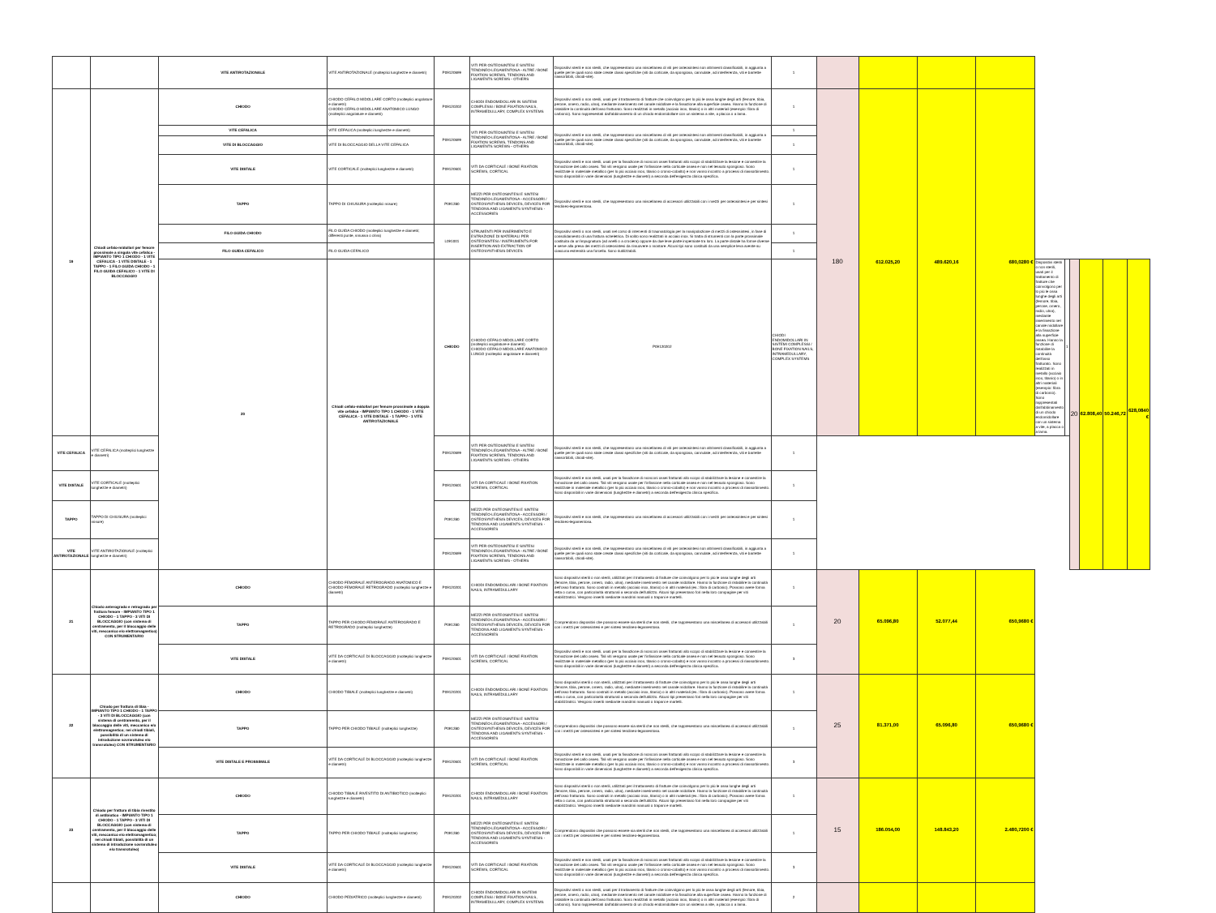| | | VITE ANTIROTAZIONALE | VITE ANTIROTAZIONALE (molteplici lunghezze e diametri) | P09120699 | VITI PER OSTEOSINTESI E SINTESI TENDINEO-LEGAMENTOSA - ALTRE / BONE FIXATION SCREWS, TENDONS AND LIGAMENTS SCREWS - OTHERS | Dispositivi sterili e non sterili, che rappresentano una miscellanea di viti per osteosintesi non altrimenti classificabili, in aggiunta a quelle per le quali sono state create classi specifiche (viti da corticale, da spongiosa, cannulate, ad interferenza, viti e barrette riassorbibili, chiodi-vite). | 1 | | | | | | | | | | |
| 19 | Chiodi cefalo-midollari per femore prossimale a singola vite cefalica - IMPIANTO TIPO 1 CHIODO - 1 VITE CEFALICA - 1 VITE DISTALE - 1 TAPPO - 1 FILO GUIDA CHIODO - 1 FILO GUIDA CEFALICO - 1 VITE DI BLOCCAGGIO | CHIODO | CHIODO CEFALO MIDOLLARE CORTO (molteplici angolature e diametri) CHIODO CEFALO MIDOLLARE ANATOMICO LUNGO (molteplici angolature e diametri) | P09120202 | CHIODI ENDOMIDOLLARI IN SISTEMI COMPLESSI / BONE FIXATION NAILS, INTRAMEDULLARY, COMPLEX SYSTEMS | Dispositivi sterili o non sterili, usati per il trattamento di fratture che coinvolgono per lo più le ossa lunghe degli arti (femore, tibia, perone, omero, radio, ulna), mediante inserimento nel canale midollare e la fissazione alla superficie ossea. Hanno la funzione di ristabilire la continuità dell'osso fratturato. Sono realizzati in metallo (acciaio inox, titanio) o in altri materiali (esempio: fibra di carbonio). Sono rappresentati dall'abbinamento di un chiodo endomidollare con un sistema a vite, a placca o a lama. | 1 | 180 | 612.025,20 | 489.620,16 | 680,0280 € | | | | | | |
| | | VITE CEFALICA | VITE CEFALICA (molteplici lunghezze e diametri) | P09120699 | VITI PER OSTEOSINTESI E SINTESI TENDINEO-LEGAMENTOSA - ALTRE / BONE FIXATION SCREWS, TENDONS AND LIGAMENTS SCREWS - OTHERS | Dispositivi sterili e non sterili, che rappresentano una miscellanea di viti per osteosintesi non altrimenti classificabili, in aggiunta a quelle per le quali sono state create classi specifiche (viti da corticale, da spongiosa, cannulate, ad interferenza, viti e barrette riassorbibili, chiodi-vite). | 1 | | | | | | | | | | |
| | | VITE DI BLOCCAGGIO | VITE DI BLOCCAGGIO DELLA VITE CEFALICA | | | | 1 | | | | | | | | | | |
| | | VITE DISTALE | VITE CORTICALE (molteplici lunghezze e diametri) | P09120601 | VITI DA CORTICALE / BONE FIXATION SCREWS, CORTICAL | Dispositivi sterili e non sterili, usati per la fissazione di monconi ossei fratturati allo scopo di stabilizzare la lesione e consentire la formazione del callo osseo. Tali viti vengono usate per l'infissione nella corticale ossea e non nel tessuto spongioso. Sono realizzate in materiale metallico (per lo più acciaio inox, titanio o cromo-cobalto) e non vanno incontro a processi di riassorbimento. Sono disponibili in varie dimensioni (lunghezze e diametri) a seconda dell'esigenza clinica specifica. | 1 | | | | | | | | | | |
| | | TAPPO | TAPPO DI CHIUSURA (molteplici misure) | P091280 | MEZZI PER OSTEOSINTESI E SINTESI TENDINEO-LEGAMENTOSA - ACCESSORI / OSTEOSYNTHESIS DEVICES, DEVICES FOR TENDONS AND LIGAMENTS SYNTHESIS - ACCESSORIES | Dispositivi sterili e non sterili, che rappresentano una miscellanea di accessori utilizzabili con i mezzi per osteosintesi e per sintesi tendineo-legamentosa. | 1 | | | | | | | | | | |
| | | FILO GUIDA CHIODO | FILO GUIDA CHIODO (molteplici lunghezze e diametri; differenti punte, smussa o oliva) | L091001 | STRUMENTI PER INSERIMENTO E ESTRAZIONE DI MATERIALI PER OSTEOSINTESI / INSTRUMENTS FOR INSERTION AND EXTRACTION OF OSTEOSYNTHESIS DEVICES | Dispositivi sterili o non sterili, usati nel corso di interventi di traumatologia per la manipolazione di mezzi di osteosintesi, in fase di consolidamento di una frattura scheletrica. Di solito sono realizzati in acciaio inox. Si tratta di strumenti con la parte prossimale costituita da un'impugnatura (ad anelli o a crociera) oppure da due leve piatte imperniate tra loro. La parte distale ha forme diverse e serve alla presa dei mezzi di osteosintesi da rimuovere o montare. Alcuni tipi sono costituiti da una semplice leva avente su ciascuna estremità una forcella. Sono riutilizzabili. | 1 | | | | | | | | | | |
| | | FILO GUIDA CEFALICO | FILO GUIDA CEFALICO | | | | 1 | | | | | | | | | | |
| | | 20 | Chiodi cefalo-midollari per femore prossimale a doppia vite cefalica - IMPIANTO TIPO 1 CHIODO - 1 VITE CEFALICA - 1 VITE DISTALE - 1 TAPPO - 1 VITE ANTIROTAZIONALE | CHIODO | CHIODO CEFALO MIDOLLARE CORTO (molteplici angolature e diametri) CHIODO CEFALO MIDOLLARE ANATOMICO LUNGO (molteplici angolature e diametri) | P09120202 | CHIODI ENDOMIDOLLARI IN SISTEMI COMPLESSI / BONE FIXATION NAILS, INTRAMEDULLARY, COMPLEX SYSTEMS | | | | | Dispositivi sterili o non sterili, usati per il trattamento di fratture che coinvolgono per lo più le ossa lunghe degli arti (femore, tibia, perone, omero, radio, ulna), mediante inserimento nel canale midollare e la fissazione alla superficie ossea. Hanno la funzione di ristabilire la continuità dell'osso fratturato. Sono realizzati in metallo (acciaio inox, titanio) o in altri materiali (esempio: fibra di carbonio). Sono rappresentati dall'abbinamento di un chiodo endomidollare con un sistema a vite, a placca o a lama. | 1 | 20 | 62.808,40 | 50.246,72 | 628,0840 € |
| VITE CEFALICA | VITE CEFALICA (molteplici lunghezze e diametri) | | | P09120699 | VITI PER OSTEOSINTESI E SINTESI TENDINEO-LEGAMENTOSA - ALTRE / BONE FIXATION SCREWS, TENDONS AND LIGAMENTS SCREWS - OTHERS | Dispositivi sterili e non sterili, che rappresentano una miscellanea di viti per osteosintesi non altrimenti classificabili, in aggiunta a quelle per le quali sono state create classi specifiche (viti da corticale, da spongiosa, cannulate, ad interferenza, viti e barrette riassorbibili, chiodi-vite). | 1 | | | | | | | | | | |
| VITE DISTALE | VITE CORTICALE (molteplici lunghezze e diametri) | | | P09120601 | VITI DA CORTICALE / BONE FIXATION SCREWS, CORTICAL | Dispositivi sterili e non sterili, usati per la fissazione di monconi ossei fratturati allo scopo di stabilizzare la lesione e consentire la formazione del callo osseo. Tali viti vengono usate per l'infissione nella corticale ossea e non nel tessuto spongioso. Sono realizzate in materiale metallico (per lo più acciaio inox, titanio o cromo-cobalto) e non vanno incontro a processi di riassorbimento. Sono disponibili in varie dimensioni (lunghezze e diametri) a seconda dell'esigenza clinica specifica. | 1 | | | | | | | | | | |
| TAPPO | TAPPO DI CHIUSURA (molteplici misure) | | | P091280 | MEZZI PER OSTEOSINTESI E SINTESI TENDINEO-LEGAMENTOSA - ACCESSORI / OSTEOSYNTHESIS DEVICES, DEVICES FOR TENDONS AND LIGAMENTS SYNTHESIS - ACCESSORIES | Dispositivi sterili e non sterili, che rappresentano una miscellanea di accessori utilizzabili con i mezzi per osteosintesi e per sintesi tendineo-legamentosa. | 1 | | | | | | | | | | |
| VITE ANTIROTAZIONALE | VITE ANTIROTAZIONALE (molteplici lunghezze e diametri) | | | P09120699 | VITI PER OSTEOSINTESI E SINTESI TENDINEO-LEGAMENTOSA - ALTRE / BONE FIXATION SCREWS, TENDONS AND LIGAMENTS SCREWS - OTHERS | Dispositivi sterili e non sterili, che rappresentano una miscellanea di viti per osteosintesi non altrimenti classificabili, in aggiunta a quelle per le quali sono state create classi specifiche (viti da corticale, da spongiosa, cannulate, ad interferenza, viti e barrette riassorbibili, chiodi-vite). | 1 | | | | | | | | | | |
| 21 | Chiodo anterogrado e retrogrado per frattura femore - IMPIANTO TIPO 1 CHIODO - 1 TAPPO - 3 VITI DI BLOCCAGGIO (con sistema di centramento, per il bloccaggio delle viti, meccanico e/o elettromagnetico) CON STRUMENTARIO | CHIODO | CHIODO FEMORALE ANTEROGRADO ANATOMICO E CHIODO FEMORALE RETROGRADO (molteplici lunghezze e diametri) | P09120201 | CHIODI ENDOMIDOLLARI / BONE FIXATION NAILS, INTRAMEDULLARY | Sono dispositivi sterili o non sterili, utilizzati per il trattamento di fratture che coinvolgono per lo più le ossa lunghe degli arti (femore, tibia, perone, omero, radio, ulna), mediante inserimento nel canale midollare. Hanno la funzione di ristabilire la continuità dell'osso fratturato. Sono costruiti in metallo (acciaio inox, titanio) o in altri materiali (es.: fibra di carbonio). Possono avere forma retta o curva, con particolarità strutturali a seconda dell'utilizzo. Alcuni tipi presentano fori nella loro compagine per viti stabilizzatrici. Vengono inseriti mediante mandrini manuali o trapani e martelli. | 1 | 20 | 65.096,80 | 52.077,44 | 650,9680 € | | | | | | |
| | | TAPPO | TAPPO PER CHIODO FEMORALE ANTEROGRADO E RETROGRADO (molteplici lunghezze) | P091280 | MEZZI PER OSTEOSINTESI E SINTESI TENDINEO-LEGAMENTOSA - ACCESSORI / OSTEOSYNTHESIS DEVICES, DEVICES FOR TENDONS AND LIGAMENTS SYNTHESIS - ACCESSORIES | Comprendono dispositivi che possono essere sia sterili che non sterili, che rappresentano una miscellanea di accessori utilizzabili con i mezzi per osteosintesi e per sintesi tendineo-legamentosa. | 1 | | | | | | | | | | |
| | | VITE DISTALE | VITE DA CORTICALE DI BLOCCAGGIO (molteplici lunghezze e diametri) | P09120601 | VITI DA CORTICALE / BONE FIXATION SCREWS, CORTICAL | Dispositivi sterili e non sterili, usati per la fissazione di monconi ossei fratturati allo scopo di stabilizzare la lesione e consentire la formazione del callo osseo. Tali viti vengono usate per l'infissione nella corticale ossea e non nel tessuto spongioso. Sono realizzate in materiale metallico (per lo più acciaio inox, titanio o cromo-cobalto) e non vanno incontro a processi di riassorbimento. Sono disponibili in varie dimensioni (lunghezze e diametri) a seconda dell'esigenza clinica specifica. | 3 | | | | | | | | | | |
| 22 | Chiodo per frattura di tibia - IMPIANTO TIPO 1 CHIODO - 1 TAPPO - 3 VITI DI BLOCCAGGIO (con sistema di centramento, per il bloccaggio delle viti, meccanico e/o elettromagnetico; nei chiodi tibiali, possibilità di un sistema di introduzione sovrarotuleo e/o transrotuleo) CON STRUMENTARIO | CHIODO | CHIODO TIBIALE (molteplici lunghezze e diametri) | P09120201 | CHIODI ENDOMIDOLLARI / BONE FIXATION NAILS, INTRAMEDULLARY | Sono dispositivi sterili o non sterili, utilizzati per il trattamento di fratture che coinvolgono per lo più le ossa lunghe degli arti (femore, tibia, perone, omero, radio, ulna), mediante inserimento nel canale midollare. Hanno la funzione di ristabilire la continuità dell'osso fratturato. Sono costruiti in metallo (acciaio inox, titanio) o in altri materiali (es.: fibra di carbonio). Possono avere forma retta o curva, con particolarità strutturali a seconda dell'utilizzo. Alcuni tipi presentano fori nella loro compagine per viti stabilizzatrici. Vengono inseriti mediante mandrini manuali o trapani e martelli. | 1 | 25 | 81.371,00 | 65.096,80 | 650,9680 € | | | | | | |
| | | TAPPO | TAPPO PER CHIODO TIBIALE (molteplici lunghezze) | P091280 | MEZZI PER OSTEOSINTESI E SINTESI TENDINEO-LEGAMENTOSA - ACCESSORI / OSTEOSYNTHESIS DEVICES, DEVICES FOR TENDONS AND LIGAMENTS SYNTHESIS - ACCESSORIES | Comprendono dispositivi che possono essere sia sterili che non sterili, che rappresentano una miscellanea di accessori utilizzabili con i mezzi per osteosintesi e per sintesi tendineo-legamentosa. | 1 | | | | | | | | | | |
| | | VITE DISTALE E PROSSIMALE | VITE DA CORTICALE DI BLOCCAGGIO (molteplici lunghezze e diametri) | P09120601 | VITI DA CORTICALE / BONE FIXATION SCREWS, CORTICAL | Dispositivi sterili e non sterili, usati per la fissazione di monconi ossei fratturati allo scopo di stabilizzare la lesione e consentire la formazione del callo osseo. Tali viti vengono usate per l'infissione nella corticale ossea e non nel tessuto spongioso. Sono realizzate in materiale metallico (per lo più acciaio inox, titanio o cromo-cobalto) e non vanno incontro a processi di riassorbimento. Sono disponibili in varie dimensioni (lunghezze e diametri) a seconda dell'esigenza clinica specifica. | 3 | | | | | | | | | | |
| 23 | Chiodo per frattura di tibia rivestito di antibiotico - IMPIANTO TIPO 1 CHIODO - 1 TAPPO - 3 VITI DI BLOCCAGGIO (con sistema di centramento, per il bloccaggio delle viti, meccanico e/o elettromagnetico; nei chiodi tibiali, possibilità di un sistema di introduzione sovrarotuleo e/o transrotuleo) | CHIODO | CHIODO TIBIALE RIVESTITO DI ANTIBIOTICO (molteplici lunghezze e diametri) | P09120201 | CHIODI ENDOMIDOLLARI / BONE FIXATION NAILS, INTRAMEDULLARY | Sono dispositivi sterili o non sterili, utilizzati per il trattamento di fratture che coinvolgono per lo più le ossa lunghe degli arti (femore, tibia, perone, omero, radio, ulna), mediante inserimento nel canale midollare. Hanno la funzione di ristabilire la continuità dell'osso fratturato. Sono costruiti in metallo (acciaio inox, titanio) o in altri materiali (es.: fibra di carbonio). Possono avere forma retta o curva, con particolarità strutturali a seconda dell'utilizzo. Alcuni tipi presentano fori nella loro compagine per viti stabilizzatrici. Vengono inseriti mediante mandrini manuali o trapani e martelli. | 1 | 15 | 186.054,00 | 148.843,20 | 2.480,7200 € | | | | | | |
| | | TAPPO | TAPPO PER CHIODO TIBIALE (molteplici lunghezze) | P091280 | MEZZI PER OSTEOSINTESI E SINTESI TENDINEO-LEGAMENTOSA - ACCESSORI / OSTEOSYNTHESIS DEVICES, DEVICES FOR TENDONS AND LIGAMENTS SYNTHESIS - ACCESSORIES | Comprendono dispositivi che possono essere sia sterili che non sterili, che rappresentano una miscellanea di accessori utilizzabili con i mezzi per osteosintesi e per sintesi tendineo-legamentosa. | 1 | | | | | | | | | | |
| | | VITE DISTALE | VITE DA CORTICALE DI BLOCCAGGIO (molteplici lunghezze e diametri) | P09120601 | VITI DA CORTICALE / BONE FIXATION SCREWS, CORTICAL | Dispositivi sterili e non sterili, usati per la fissazione di monconi ossei fratturati allo scopo di stabilizzare la lesione e consentire la formazione del callo osseo. Tali viti vengono usate per l'infissione nella corticale ossea e non nel tessuto spongioso. Sono realizzate in materiale metallico (per lo più acciaio inox, titanio o cromo-cobalto) e non vanno incontro a processi di riassorbimento. Sono disponibili in varie dimensioni (lunghezze e diametri) a seconda dell'esigenza clinica specifica. | 3 | | | | | | | | | | |
| | | CHIODO | CHIODO PEDIATRICO (molteplici lunghezze e diametri) | P09120202 | CHIODI ENDOMIDOLLARI IN SISTEMI COMPLESSI / BONE FIXATION NAILS, INTRAMEDULLARY, COMPLEX SYSTEMS | Dispositivi sterili o non sterili, usati per il trattamento di fratture che coinvolgono per lo più le ossa lunghe degli arti (femore, tibia, perone, omero, radio, ulna), mediante inserimento nel canale midollare e la fissazione alla superficie ossea. Hanno la funzione di ristabilire la continuità dell'osso fratturato. Sono realizzati in metallo (acciaio inox, titanio) o in altri materiali (esempio: fibra di carbonio). Sono rappresentati dall'abbinamento di un chiodo endomidollare con un sistema a vite, a placca o a lama. | 2 | | | | | | | | | | |